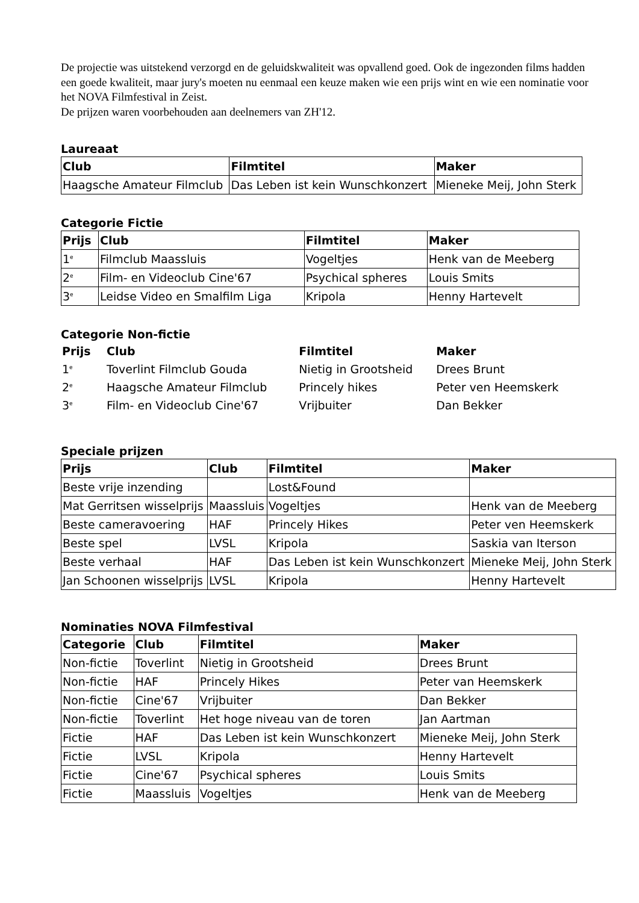De projectie was uitstekend verzorgd en de geluidskwaliteit was opvallend goed. Ook de ingezonden films hadden een goede kwaliteit, maar jury's moeten nu eenmaal een keuze maken wie een prijs wint en wie een nominatie voor het NOVA Filmfestival in Zeist.
De prijzen waren voorbehouden aan deelnemers van ZH'12.
Laureaat
| Club | Filmtitel | Maker |
| --- | --- | --- |
| Haagsche Amateur Filmclub | Das Leben ist kein Wunschkonzert | Mieneke Meij, John Sterk |
Categorie Fictie
| Prijs | Club | Filmtitel | Maker |
| --- | --- | --- | --- |
| 1<sup>e</sup> | Filmclub Maassluis | Vogeltjes | Henk van de Meeberg |
| 2<sup>e</sup> | Film- en Videoclub Cine'67 | Psychical spheres | Louis Smits |
| 3<sup>e</sup> | Leidse Video en Smalfilm Liga | Kripola | Henny Hartevelt |
Categorie Non-fictie
| Prijs | Club | Filmtitel | Maker |
| --- | --- | --- | --- |
| 1<sup>e</sup> | Toverlint Filmclub Gouda | Nietig in Grootsheid | Drees Brunt |
| 2<sup>e</sup> | Haagsche Amateur Filmclub | Princely hikes | Peter ven Heemskerk |
| 3<sup>e</sup> | Film- en Videoclub Cine'67 | Vrijbuiter | Dan Bekker |
Speciale prijzen
| Prijs | Club | Filmtitel | Maker |
| --- | --- | --- | --- |
| Beste vrije inzending | | Lost&Found | |
| Mat Gerritsen wisselprijs | Maassluis | Vogeltjes | Henk van de Meeberg |
| Beste cameravoering | HAF | Princely Hikes | Peter ven Heemskerk |
| Beste spel | LVSL | Kripola | Saskia van Iterson |
| Beste verhaal | HAF | Das Leben ist kein Wunschkonzert | Mieneke Meij, John Sterk |
| Jan Schoonen wisselprijs | LVSL | Kripola | Henny Hartevelt |
Nominaties NOVA Filmfestival
| Categorie | Club | Filmtitel | Maker |
| --- | --- | --- | --- |
| Non-fictie | Toverlint | Nietig in Grootsheid | Drees Brunt |
| Non-fictie | HAF | Princely Hikes | Peter van Heemskerk |
| Non-fictie | Cine'67 | Vrijbuiter | Dan Bekker |
| Non-fictie | Toverlint | Het hoge niveau van de toren | Jan Aartman |
| Fictie | HAF | Das Leben ist kein Wunschkonzert | Mieneke Meij, John Sterk |
| Fictie | LVSL | Kripola | Henny Hartevelt |
| Fictie | Cine'67 | Psychical spheres | Louis Smits |
| Fictie | Maassluis | Vogeltjes | Henk van de Meeberg |